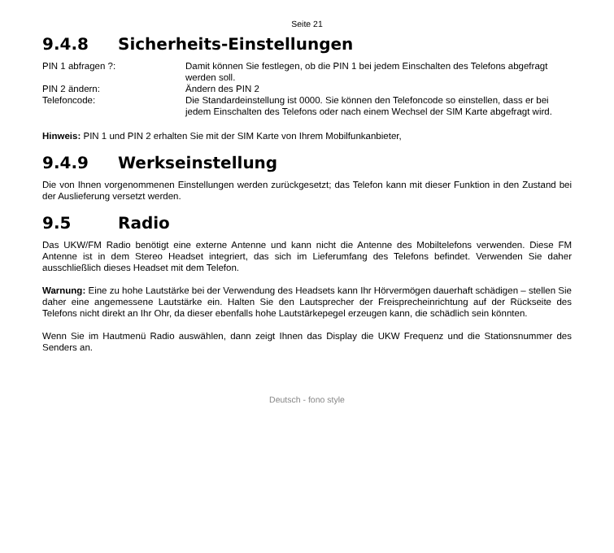Seite 21
9.4.8 Sicherheits-Einstellungen
PIN 1 abfragen ?: Damit können Sie festlegen, ob die PIN 1 bei jedem Einschalten des Telefons abgefragt werden soll.
PIN 2 ändern: Ändern des PIN 2
Telefoncode: Die Standardeinstellung ist 0000. Sie können den Telefoncode so einstellen, dass er bei jedem Einschalten des Telefons oder nach einem Wechsel der SIM Karte abgefragt wird.
Hinweis: PIN 1 und PIN 2 erhalten Sie mit der SIM Karte von Ihrem Mobilfunkanbieter,
9.4.9 Werkseinstellung
Die von Ihnen vorgenommenen Einstellungen werden zurückgesetzt; das Telefon kann mit dieser Funktion in den Zustand bei der Auslieferung versetzt werden.
9.5 Radio
Das UKW/FM Radio benötigt eine externe Antenne und kann nicht die Antenne des Mobiltelefons verwenden. Diese FM Antenne ist in dem Stereo Headset integriert, das sich im Lieferumfang des Telefons befindet. Verwenden Sie daher ausschließlich dieses Headset mit dem Telefon.
Warnung: Eine zu hohe Lautstärke bei der Verwendung des Headsets kann Ihr Hörvermögen dauerhaft schädigen – stellen Sie daher eine angemessene Lautstärke ein. Halten Sie den Lautsprecher der Freisprecheinrichtung auf der Rückseite des Telefons nicht direkt an Ihr Ohr, da dieser ebenfalls hohe Lautstärkepegel erzeugen kann, die schädlich sein könnten.
Wenn Sie im Hautmenü Radio auswählen, dann zeigt Ihnen das Display die UKW Frequenz und die Stationsnummer des Senders an.
Deutsch - fono style